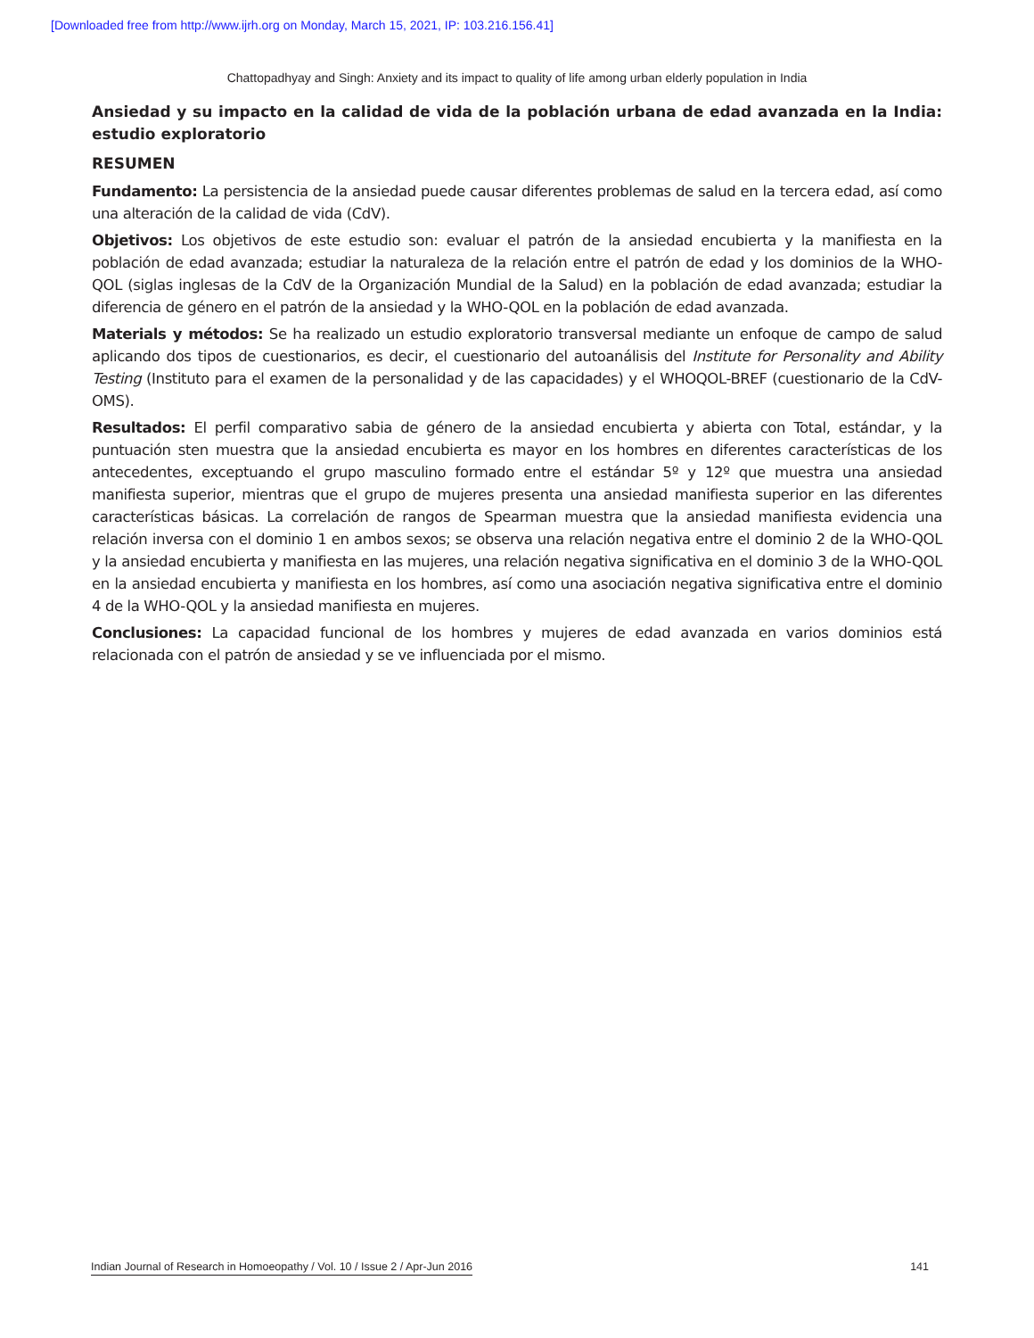[Downloaded free from http://www.ijrh.org on Monday, March 15, 2021, IP: 103.216.156.41]
Chattopadhyay and Singh: Anxiety and its impact to quality of life among urban elderly population in India
Ansiedad y su impacto en la calidad de vida de la población urbana de edad avanzada en la India: estudio exploratorio
RESUMEN
Fundamento: La persistencia de la ansiedad puede causar diferentes problemas de salud en la tercera edad, así como una alteración de la calidad de vida (CdV).
Objetivos: Los objetivos de este estudio son: evaluar el patrón de la ansiedad encubierta y la manifiesta en la población de edad avanzada; estudiar la naturaleza de la relación entre el patrón de edad y los dominios de la WHO-QOL (siglas inglesas de la CdV de la Organización Mundial de la Salud) en la población de edad avanzada; estudiar la diferencia de género en el patrón de la ansiedad y la WHO-QOL en la población de edad avanzada.
Materials y métodos: Se ha realizado un estudio exploratorio transversal mediante un enfoque de campo de salud aplicando dos tipos de cuestionarios, es decir, el cuestionario del autoanálisis del Institute for Personality and Ability Testing (Instituto para el examen de la personalidad y de las capacidades) y el WHOQOL-BREF (cuestionario de la CdV-OMS).
Resultados: El perfil comparativo sabia de género de la ansiedad encubierta y abierta con Total, estándar, y la puntuación sten muestra que la ansiedad encubierta es mayor en los hombres en diferentes características de los antecedentes, exceptuando el grupo masculino formado entre el estándar 5º y 12º que muestra una ansiedad manifiesta superior, mientras que el grupo de mujeres presenta una ansiedad manifiesta superior en las diferentes características básicas. La correlación de rangos de Spearman muestra que la ansiedad manifiesta evidencia una relación inversa con el dominio 1 en ambos sexos; se observa una relación negativa entre el dominio 2 de la WHO-QOL y la ansiedad encubierta y manifiesta en las mujeres, una relación negativa significativa en el dominio 3 de la WHO-QOL en la ansiedad encubierta y manifiesta en los hombres, así como una asociación negativa significativa entre el dominio 4 de la WHO-QOL y la ansiedad manifiesta en mujeres.
Conclusiones: La capacidad funcional de los hombres y mujeres de edad avanzada en varios dominios está relacionada con el patrón de ansiedad y se ve influenciada por el mismo.
Indian Journal of Research in Homoeopathy / Vol. 10 / Issue 2 / Apr-Jun 2016 141